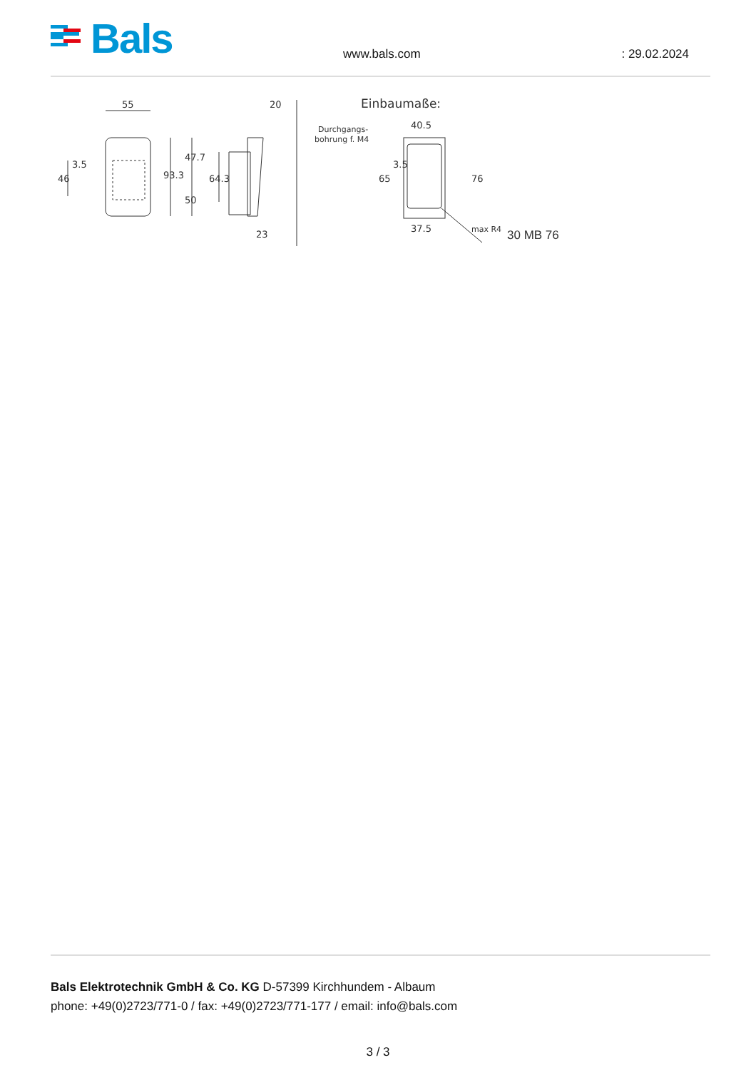Bals
www.bals.com : 29.02.2024
55
93.3
47.7
50
46
3.5
64.3
20
23
Einbaumaße:
Durchgangs-
bohrung f. M4
40.5
65
3.5
76
37.5
max R4
30 MB 76
Bals Elektrotechnik GmbH & Co. KG D-57399 Kirchhundem - Albaum
phone: +49(0)2723/771-0 / fax: +49(0)2723/771-177 / email: info@bals.com
3 / 3